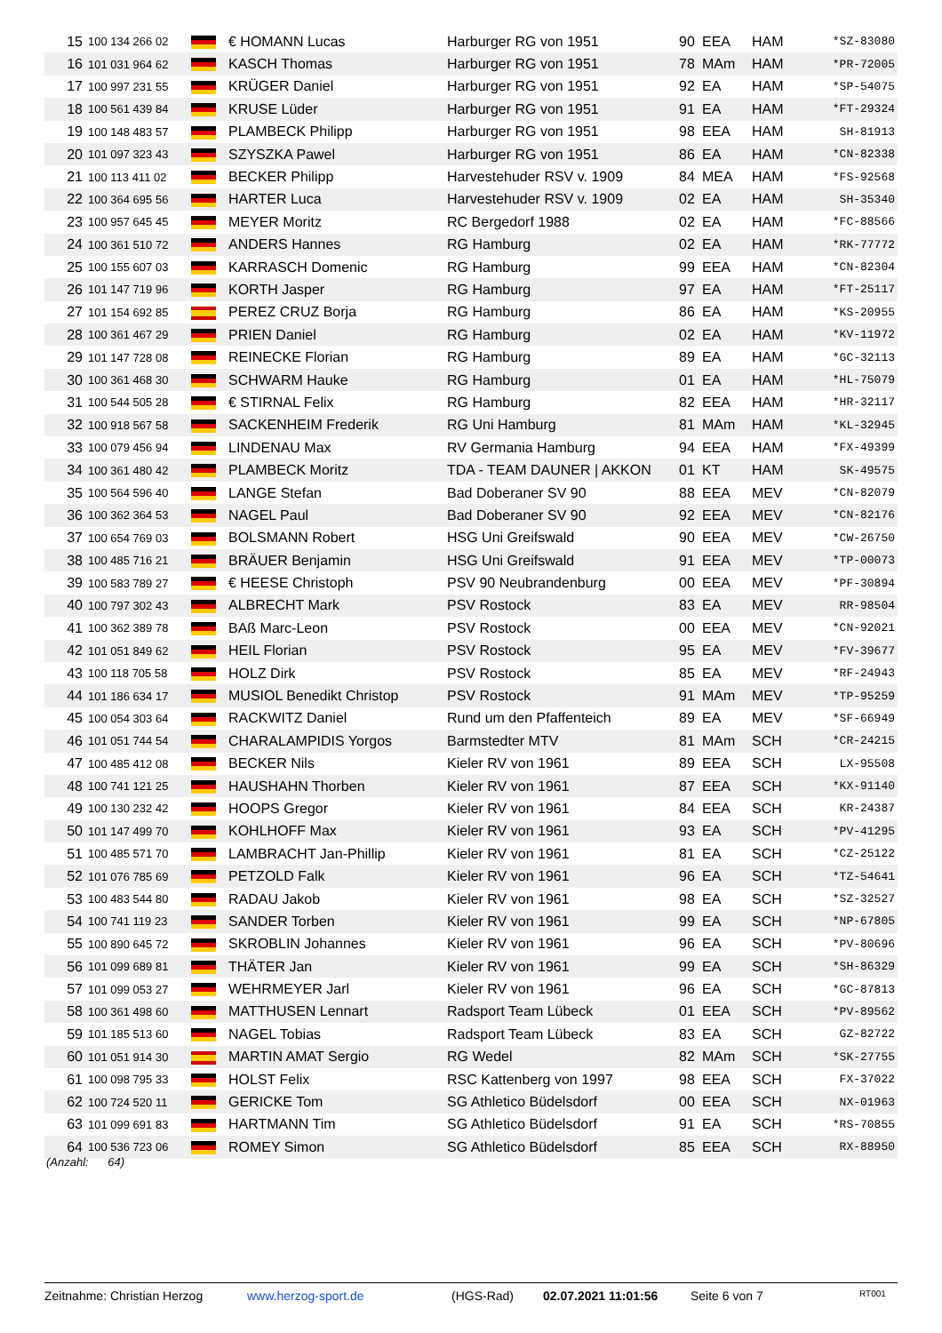| 15 | 100 134 266 02 | | € HOMANN Lucas | Harburger RG von 1951 | 90 | EEA | HAM | *SZ-83080 |
| 16 | 101 031 964 62 | | KASCH Thomas | Harburger RG von 1951 | 78 | MAm | HAM | *PR-72005 |
| 17 | 100 997 231 55 | | KRÜGER Daniel | Harburger RG von 1951 | 92 | EA | HAM | *SP-54075 |
| 18 | 100 561 439 84 | | KRUSE Lüder | Harburger RG von 1951 | 91 | EA | HAM | *FT-29324 |
| 19 | 100 148 483 57 | | PLAMBECK Philipp | Harburger RG von 1951 | 98 | EEA | HAM | SH-81913 |
| 20 | 101 097 323 43 | | SZYSZKA Pawel | Harburger RG von 1951 | 86 | EA | HAM | *CN-82338 |
| 21 | 100 113 411 02 | | BECKER Philipp | Harvestehuder RSV v. 1909 | 84 | MEA | HAM | *FS-92568 |
| 22 | 100 364 695 56 | | HARTER Luca | Harvestehuder RSV v. 1909 | 02 | EA | HAM | SH-35340 |
| 23 | 100 957 645 45 | | MEYER Moritz | RC Bergedorf 1988 | 02 | EA | HAM | *FC-88566 |
| 24 | 100 361 510 72 | | ANDERS Hannes | RG Hamburg | 02 | EA | HAM | *RK-77772 |
| 25 | 100 155 607 03 | | KARRASCH Domenic | RG Hamburg | 99 | EEA | HAM | *CN-82304 |
| 26 | 101 147 719 96 | | KORTH Jasper | RG Hamburg | 97 | EA | HAM | *FT-25117 |
| 27 | 101 154 692 85 | | PEREZ CRUZ Borja | RG Hamburg | 86 | EA | HAM | *KS-20955 |
| 28 | 100 361 467 29 | | PRIEN Daniel | RG Hamburg | 02 | EA | HAM | *KV-11972 |
| 29 | 101 147 728 08 | | REINECKE Florian | RG Hamburg | 89 | EA | HAM | *GC-32113 |
| 30 | 100 361 468 30 | | SCHWARM Hauke | RG Hamburg | 01 | EA | HAM | *HL-75079 |
| 31 | 100 544 505 28 | | € STIRNAL Felix | RG Hamburg | 82 | EEA | HAM | *HR-32117 |
| 32 | 100 918 567 58 | | SACKENHEIM Frederik | RG Uni Hamburg | 81 | MAm | HAM | *KL-32945 |
| 33 | 100 079 456 94 | | LINDENAU Max | RV Germania Hamburg | 94 | EEA | HAM | *FX-49399 |
| 34 | 100 361 480 42 | | PLAMBECK Moritz | TDA - TEAM DAUNER / AKKON | 01 | KT | HAM | SK-49575 |
| 35 | 100 564 596 40 | | LANGE Stefan | Bad Doberaner SV 90 | 88 | EEA | MEV | *CN-82079 |
| 36 | 100 362 364 53 | | NAGEL Paul | Bad Doberaner SV 90 | 92 | EEA | MEV | *CN-82176 |
| 37 | 100 654 769 03 | | BOLSMANN Robert | HSG Uni Greifswald | 90 | EEA | MEV | *CW-26750 |
| 38 | 100 485 716 21 | | BRÄUER Benjamin | HSG Uni Greifswald | 91 | EEA | MEV | *TP-00073 |
| 39 | 100 583 789 27 | | € HEESE Christoph | PSV 90 Neubrandenburg | 00 | EEA | MEV | *PF-30894 |
| 40 | 100 797 302 43 | | ALBRECHT Mark | PSV Rostock | 83 | EA | MEV | RR-98504 |
| 41 | 100 362 389 78 | | BAß Marc-Leon | PSV Rostock | 00 | EEA | MEV | *CN-92021 |
| 42 | 101 051 849 62 | | HEIL Florian | PSV Rostock | 95 | EA | MEV | *FV-39677 |
| 43 | 100 118 705 58 | | HOLZ Dirk | PSV Rostock | 85 | EA | MEV | *RF-24943 |
| 44 | 101 186 634 17 | | MUSIOL Benedikt Christop | PSV Rostock | 91 | MAm | MEV | *TP-95259 |
| 45 | 100 054 303 64 | | RACKWITZ Daniel | Rund um den Pfaffenteich | 89 | EA | MEV | *SF-66949 |
| 46 | 101 051 744 54 | | CHARALAMPIDIS Yorgos | Barmstedter MTV | 81 | MAm | SCH | *CR-24215 |
| 47 | 100 485 412 08 | | BECKER Nils | Kieler RV von 1961 | 89 | EEA | SCH | LX-95508 |
| 48 | 100 741 121 25 | | HAUSHAHN Thorben | Kieler RV von 1961 | 87 | EEA | SCH | *KX-91140 |
| 49 | 100 130 232 42 | | HOOPS Gregor | Kieler RV von 1961 | 84 | EEA | SCH | KR-24387 |
| 50 | 101 147 499 70 | | KOHLHOFF Max | Kieler RV von 1961 | 93 | EA | SCH | *PV-41295 |
| 51 | 100 485 571 70 | | LAMBRACHT Jan-Phillip | Kieler RV von 1961 | 81 | EA | SCH | *CZ-25122 |
| 52 | 101 076 785 69 | | PETZOLD Falk | Kieler RV von 1961 | 96 | EA | SCH | *TZ-54641 |
| 53 | 100 483 544 80 | | RADAU Jakob | Kieler RV von 1961 | 98 | EA | SCH | *SZ-32527 |
| 54 | 100 741 119 23 | | SANDER Torben | Kieler RV von 1961 | 99 | EA | SCH | *NP-67805 |
| 55 | 100 890 645 72 | | SKROBLIN Johannes | Kieler RV von 1961 | 96 | EA | SCH | *PV-80696 |
| 56 | 101 099 689 81 | | THÄTER Jan | Kieler RV von 1961 | 99 | EA | SCH | *SH-86329 |
| 57 | 101 099 053 27 | | WEHRMEYER Jarl | Kieler RV von 1961 | 96 | EA | SCH | *GC-87813 |
| 58 | 100 361 498 60 | | MATTHUSEN Lennart | Radsport Team Lübeck | 01 | EEA | SCH | *PV-89562 |
| 59 | 101 185 513 60 | | NAGEL Tobias | Radsport Team Lübeck | 83 | EA | SCH | GZ-82722 |
| 60 | 101 051 914 30 | | MARTIN AMAT Sergio | RG Wedel | 82 | MAm | SCH | *SK-27755 |
| 61 | 100 098 795 33 | | HOLST Felix | RSC Kattenberg von 1997 | 98 | EEA | SCH | FX-37022 |
| 62 | 100 724 520 11 | | GERICKE Tom | SG Athletico Büdelsdorf | 00 | EEA | SCH | NX-01963 |
| 63 | 101 099 691 83 | | HARTMANN Tim | SG Athletico Büdelsdorf | 91 | EA | SCH | *RS-70855 |
| 64 | 100 536 723 06 | | ROMEY Simon | SG Athletico Büdelsdorf | 85 | EEA | SCH | RX-88950 |
(Anzahl: 64)
Zeitnahme: Christian Herzog www.herzog-sport.de (HGS-Rad) 02.07.2021 11:01:56 Seite 6 von 7 RT001